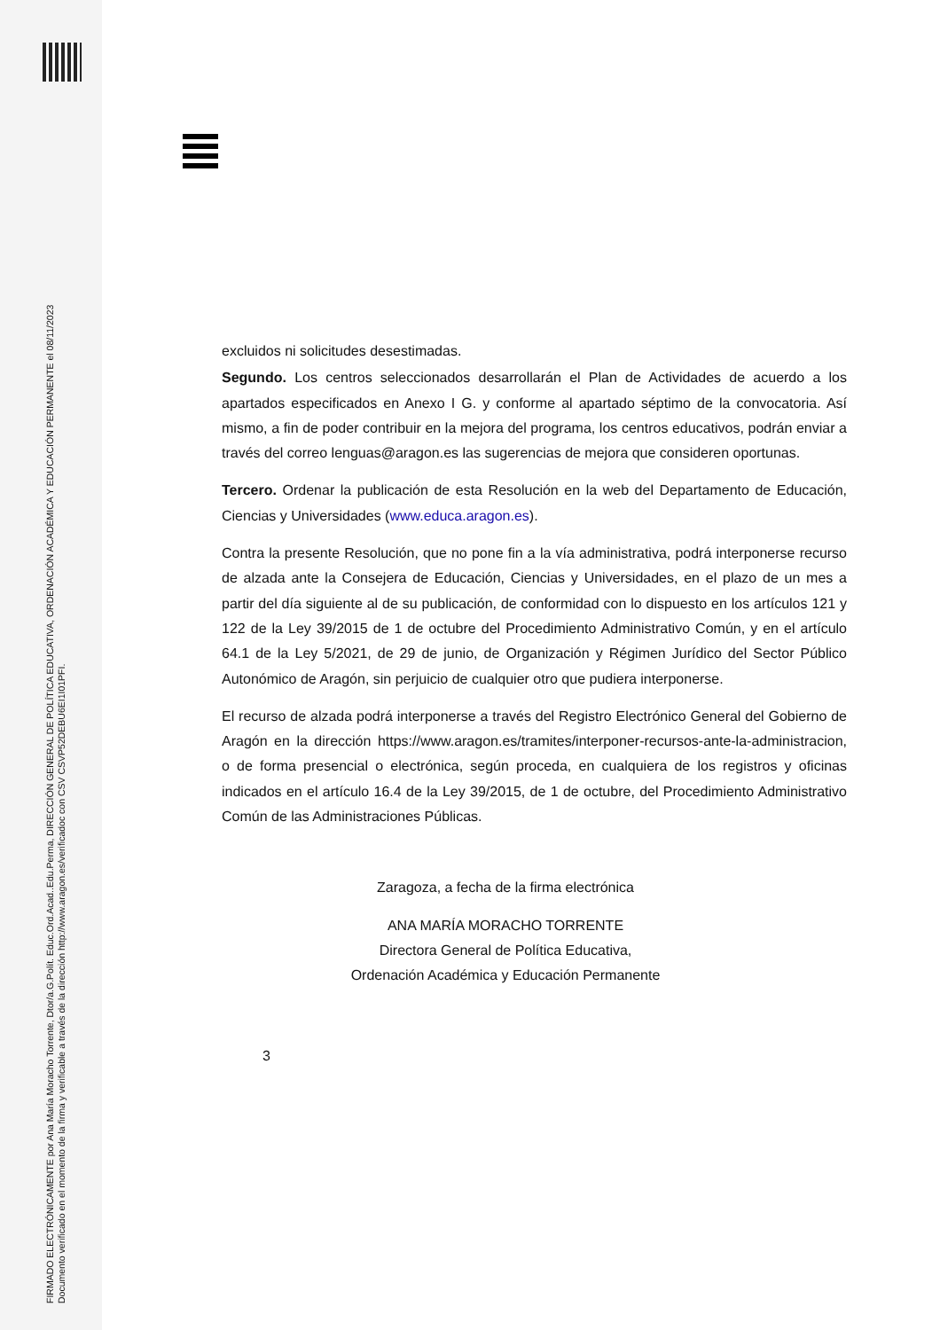FIRMADO ELECTRÓNICAMENTE por Ana María Moracho Torrente, Dtor/a.G.Polít. Educ.Ord.Acad..Edu.Perma, DIRECCIÓN GENERAL DE POLÍTICA EDUCATIVA, ORDENACIÓN ACADÉMICA Y EDUCACIÓN PERMANENTE el 08/11/2023
Documento verificado en el momento de la firma y verificable a través de la dirección http://www.aragon.es/verificadoc con CSV CSVP52DEBU6EI1I01PFI.
excluidos ni solicitudes desestimadas.
Segundo. Los centros seleccionados desarrollarán el Plan de Actividades de acuerdo a los apartados especificados en Anexo I G. y conforme al apartado séptimo de la convocatoria. Así mismo, a fin de poder contribuir en la mejora del programa, los centros educativos, podrán enviar a través del correo lenguas@aragon.es las sugerencias de mejora que consideren oportunas.
Tercero. Ordenar la publicación de esta Resolución en la web del Departamento de Educación, Ciencias y Universidades (www.educa.aragon.es).
Contra la presente Resolución, que no pone fin a la vía administrativa, podrá interponerse recurso de alzada ante la Consejera de Educación, Ciencias y Universidades, en el plazo de un mes a partir del día siguiente al de su publicación, de conformidad con lo dispuesto en los artículos 121 y 122 de la Ley 39/2015 de 1 de octubre del Procedimiento Administrativo Común, y en el artículo 64.1 de la Ley 5/2021, de 29 de junio, de Organización y Régimen Jurídico del Sector Público Autonómico de Aragón, sin perjuicio de cualquier otro que pudiera interponerse.
El recurso de alzada podrá interponerse a través del Registro Electrónico General del Gobierno de Aragón en la dirección https://www.aragon.es/tramites/interponer-recursos-ante-la-administracion, o de forma presencial o electrónica, según proceda, en cualquiera de los registros y oficinas indicados en el artículo 16.4 de la Ley 39/2015, de 1 de octubre, del Procedimiento Administrativo Común de las Administraciones Públicas.
Zaragoza, a fecha de la firma electrónica
ANA MARÍA MORACHO TORRENTE
Directora General de Política Educativa,
Ordenación Académica y Educación Permanente
3